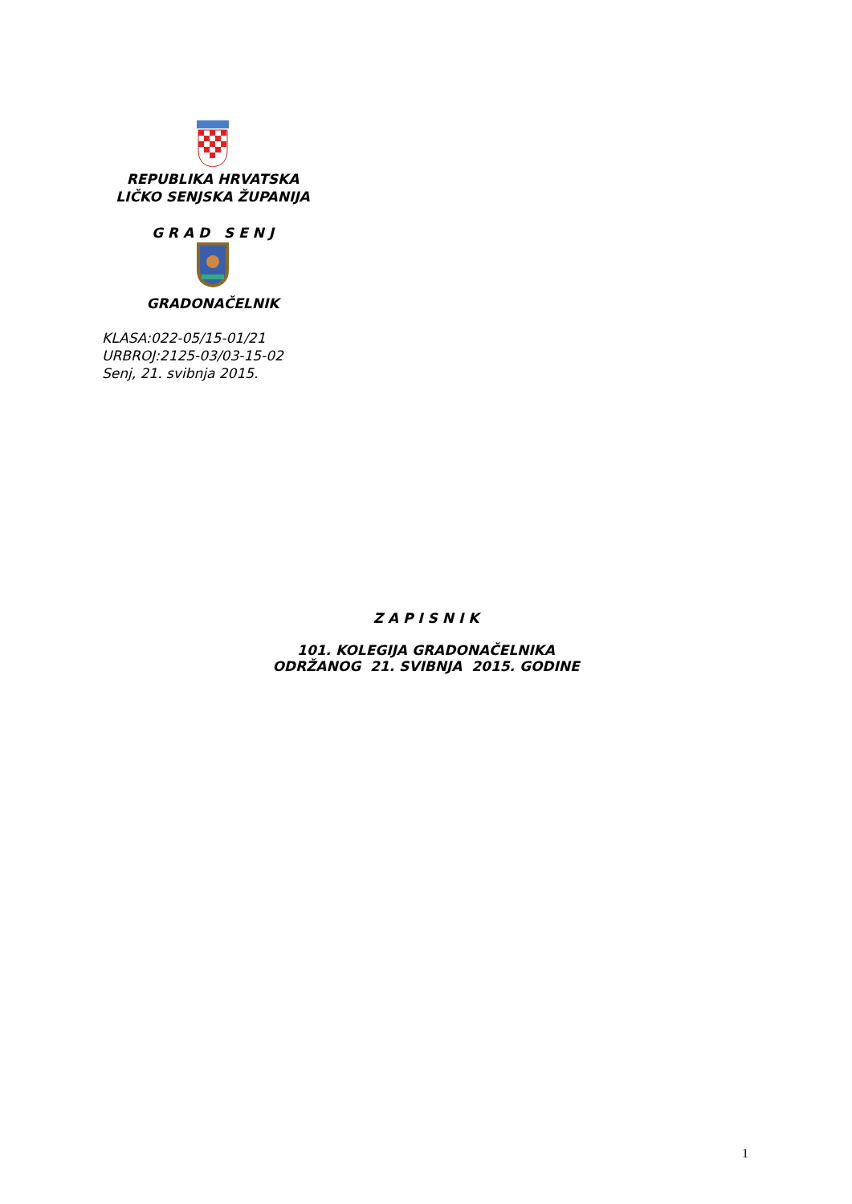REPUBLIKA HRVATSKA
LIČKO SENJSKA ŽUPANIJA
G R A D S E N J
GRADONAČELNIK
KLASA:022-05/15-01/21
URBROJ:2125-03/03-15-02
Senj, 21. svibnja 2015.
Z A P I S N I K
101. KOLEGIJA GRADONAČELNIKA
ODRŽANOG 21. SVIBNJA 2015. GODINE
1